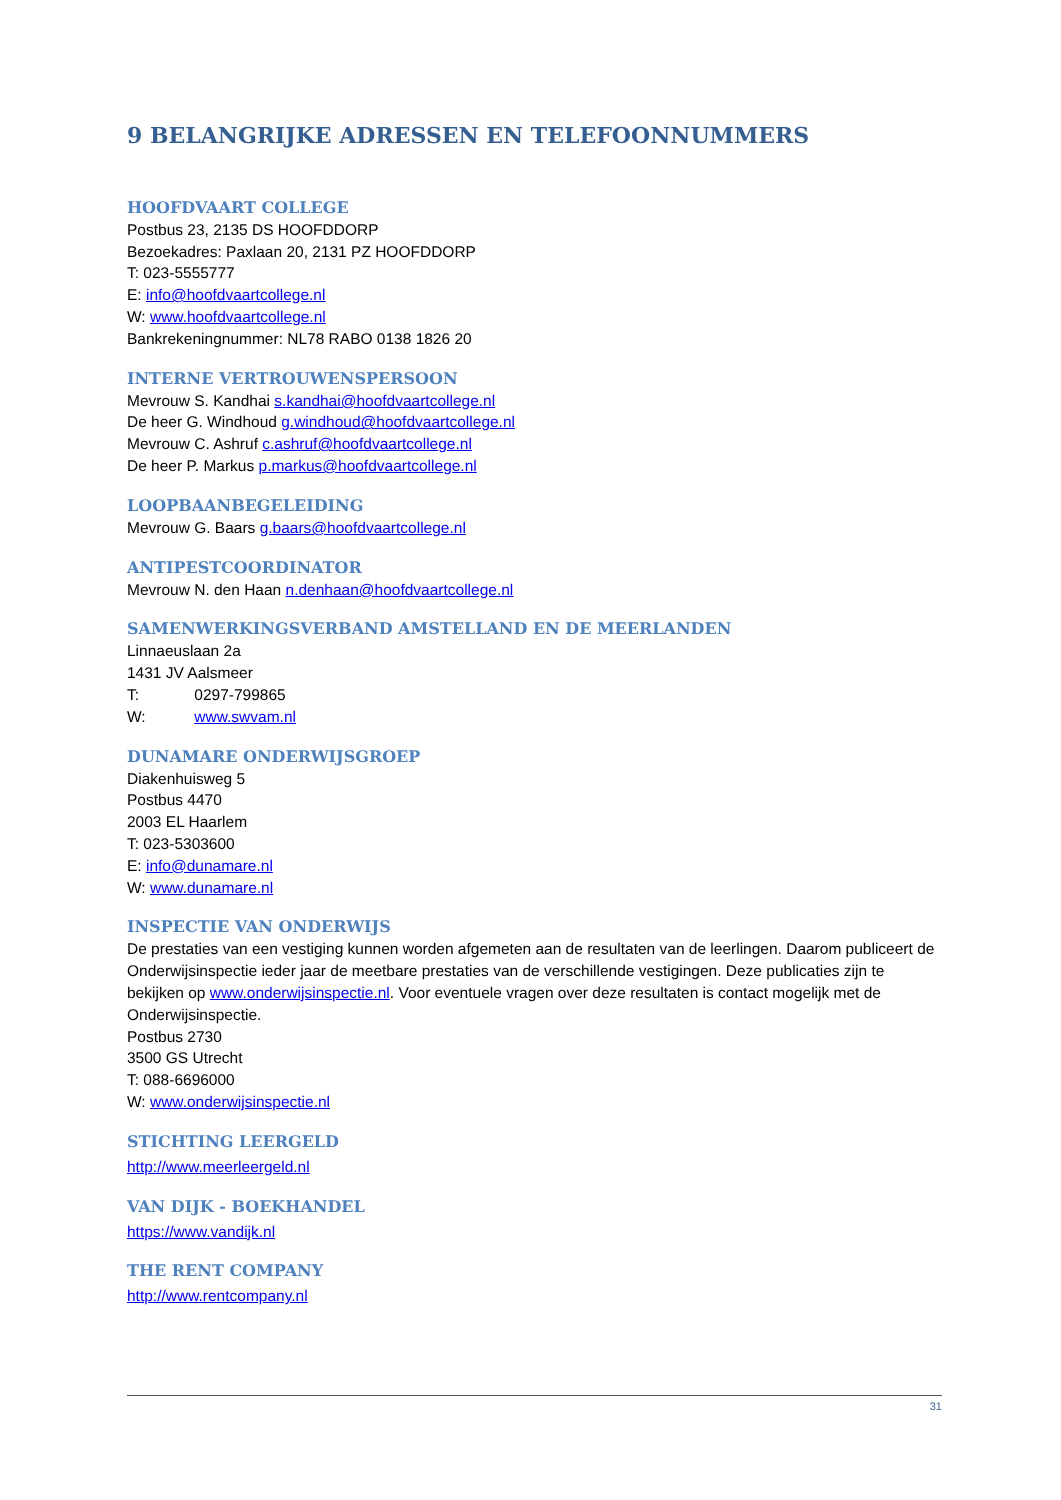9 BELANGRIJKE ADRESSEN EN TELEFOONNUMMERS
HOOFDVAART COLLEGE
Postbus 23, 2135 DS HOOFDDORP
Bezoekadres: Paxlaan 20, 2131 PZ HOOFDDORP
T: 023-5555777
E: info@hoofdvaartcollege.nl
W: www.hoofdvaartcollege.nl
Bankrekeningnummer: NL78 RABO 0138 1826 20
INTERNE VERTROUWENSPERSOON
Mevrouw S. Kandhai s.kandhai@hoofdvaartcollege.nl
De heer G. Windhoud g.windhoud@hoofdvaartcollege.nl
Mevrouw C. Ashruf c.ashruf@hoofdvaartcollege.nl
De heer P. Markus p.markus@hoofdvaartcollege.nl
LOOPBAANBEGELEIDING
Mevrouw G. Baars g.baars@hoofdvaartcollege.nl
ANTIPESTCOORDINATOR
Mevrouw N. den Haan n.denhaan@hoofdvaartcollege.nl
SAMENWERKINGSVERBAND AMSTELLAND EN DE MEERLANDEN
Linnaeuslaan 2a
1431 JV Aalsmeer
T: 0297-799865
W: www.swvam.nl
DUNAMARE ONDERWIJSGROEP
Diakenhuisweg 5
Postbus 4470
2003 EL Haarlem
T: 023-5303600
E: info@dunamare.nl
W: www.dunamare.nl
INSPECTIE VAN ONDERWIJS
De prestaties van een vestiging kunnen worden afgemeten aan de resultaten van de leerlingen. Daarom publiceert de Onderwijsinspectie ieder jaar de meetbare prestaties van de verschillende vestigingen. Deze publicaties zijn te bekijken op www.onderwijsinspectie.nl. Voor eventuele vragen over deze resultaten is contact mogelijk met de Onderwijsinspectie.
Postbus 2730
3500 GS Utrecht
T: 088-6696000
W: www.onderwijsinspectie.nl
STICHTING LEERGELD
http://www.meerleergeld.nl
VAN DIJK - BOEKHANDEL
https://www.vandijk.nl
THE RENT COMPANY
http://www.rentcompany.nl
31